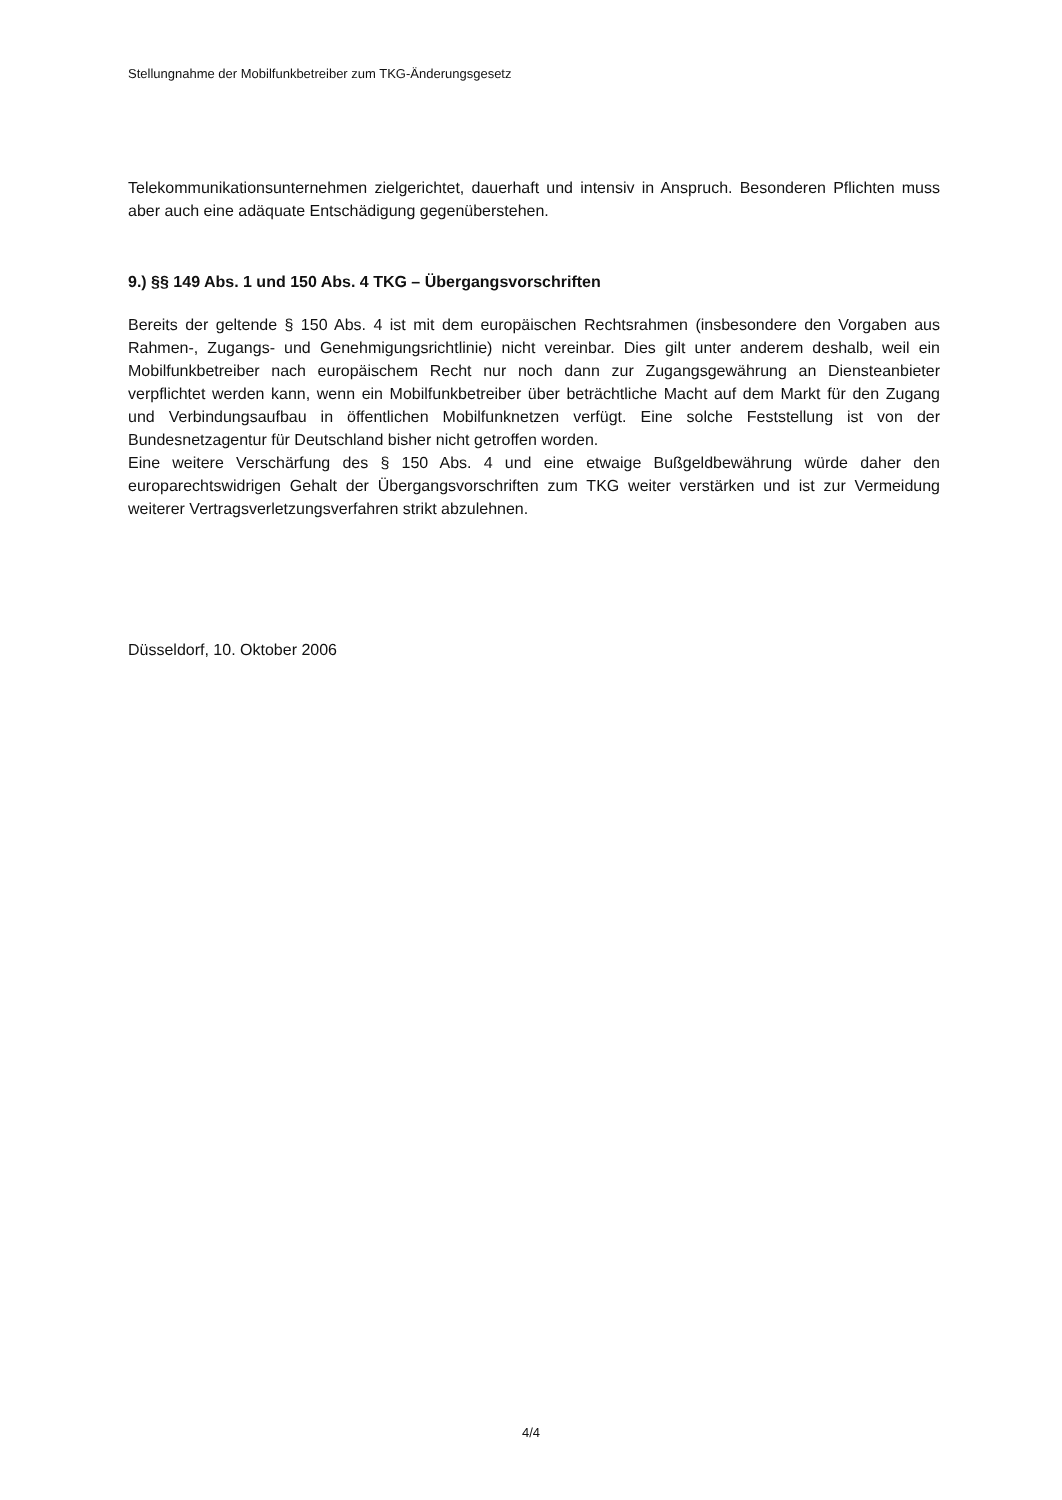Stellungnahme der Mobilfunkbetreiber zum TKG-Änderungsgesetz
Telekommunikationsunternehmen zielgerichtet, dauerhaft und intensiv in Anspruch. Besonderen Pflichten muss aber auch eine adäquate Entschädigung gegenüberstehen.
9.) §§ 149 Abs. 1 und 150 Abs. 4 TKG – Übergangsvorschriften
Bereits der geltende § 150 Abs. 4 ist mit dem europäischen Rechtsrahmen (insbesondere den Vorgaben aus Rahmen-, Zugangs- und Genehmigungsrichtlinie) nicht vereinbar. Dies gilt unter anderem deshalb, weil ein Mobilfunkbetreiber nach europäischem Recht nur noch dann zur Zugangsgewährung an Diensteanbieter verpflichtet werden kann, wenn ein Mobilfunkbetreiber über beträchtliche Macht auf dem Markt für den Zugang und Verbindungsaufbau in öffentlichen Mobilfunknetzen verfügt. Eine solche Feststellung ist von der Bundesnetzagentur für Deutschland bisher nicht getroffen worden.
Eine weitere Verschärfung des § 150 Abs. 4 und eine etwaige Bußgeldbewährung würde daher den europarechtswidrigen Gehalt der Übergangsvorschriften zum TKG weiter verstärken und ist zur Vermeidung weiterer Vertragsverletzungsverfahren strikt abzulehnen.
Düsseldorf, 10. Oktober 2006
4/4